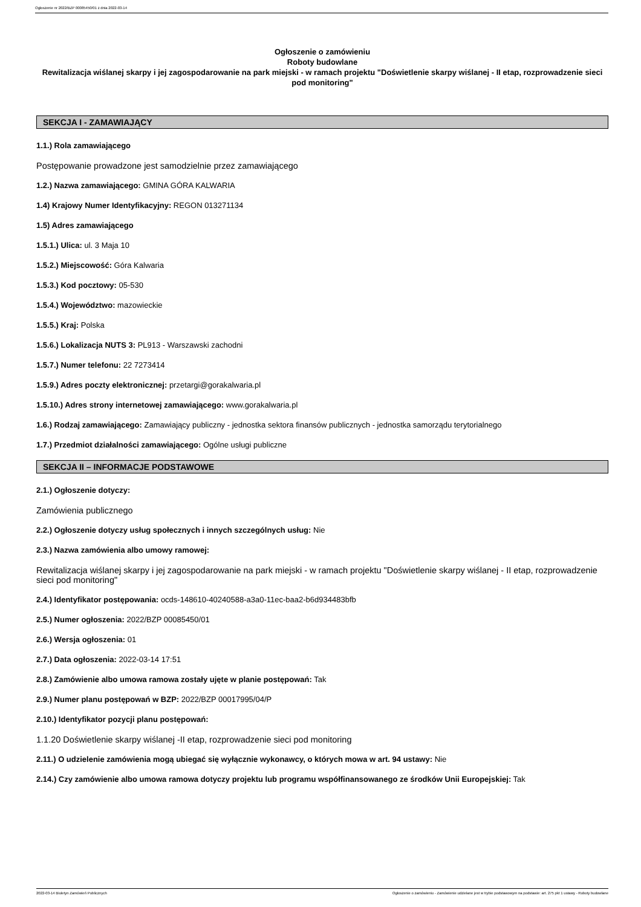Ogłoszenie nr 2022/BZP 00085450/01 z dnia 2022-03-14
Ogłoszenie o zamówieniu
Roboty budowlane
Rewitalizacja wiślanej skarpy i jej zagospodarowanie na park miejski - w ramach projektu "Doświetlenie skarpy wiślanej - II etap, rozprowadzenie sieci pod monitoring"
SEKCJA I - ZAMAWIAJĄCY
1.1.) Rola zamawiającego
Postępowanie prowadzone jest samodzielnie przez zamawiającego
1.2.) Nazwa zamawiającego: GMINA GÓRA KALWARIA
1.4) Krajowy Numer Identyfikacyjny: REGON 013271134
1.5) Adres zamawiającego
1.5.1.) Ulica: ul. 3 Maja 10
1.5.2.) Miejscowość: Góra Kalwaria
1.5.3.) Kod pocztowy: 05-530
1.5.4.) Województwo: mazowieckie
1.5.5.) Kraj: Polska
1.5.6.) Lokalizacja NUTS 3: PL913 - Warszawski zachodni
1.5.7.) Numer telefonu: 22 7273414
1.5.9.) Adres poczty elektronicznej: przetargi@gorakalwaria.pl
1.5.10.) Adres strony internetowej zamawiającego: www.gorakalwaria.pl
1.6.) Rodzaj zamawiającego: Zamawiający publiczny - jednostka sektora finansów publicznych - jednostka samorządu terytorialnego
1.7.) Przedmiot działalności zamawiającego: Ogólne usługi publiczne
SEKCJA II – INFORMACJE PODSTAWOWE
2.1.) Ogłoszenie dotyczy:
Zamówienia publicznego
2.2.) Ogłoszenie dotyczy usług społecznych i innych szczególnych usług: Nie
2.3.) Nazwa zamówienia albo umowy ramowej:
Rewitalizacja wiślanej skarpy i jej zagospodarowanie na park miejski - w ramach projektu "Doświetlenie skarpy wiślanej - II etap, rozprowadzenie sieci pod monitoring"
2.4.) Identyfikator postępowania: ocds-148610-40240588-a3a0-11ec-baa2-b6d934483bfb
2.5.) Numer ogłoszenia: 2022/BZP 00085450/01
2.6.) Wersja ogłoszenia: 01
2.7.) Data ogłoszenia: 2022-03-14 17:51
2.8.) Zamówienie albo umowa ramowa zostały ujęte w planie postępowań: Tak
2.9.) Numer planu postępowań w BZP: 2022/BZP 00017995/04/P
2.10.) Identyfikator pozycji planu postępowań:
1.1.20 Doświetlenie skarpy wiślanej -II etap, rozprowadzenie sieci pod monitoring
2.11.) O udzielenie zamówienia mogą ubiegać się wyłącznie wykonawcy, o których mowa w art. 94 ustawy: Nie
2.14.) Czy zamówienie albo umowa ramowa dotyczy projektu lub programu współfinansowanego ze środków Unii Europejskiej: Tak
2022-03-14 Biuletyn Zamówień Publicznych Ogłoszenie o zamówieniu - Zamówienie udzielane jest w trybie podstawowym na podstawie: art. 275 pkt 1 ustawy - Roboty budowlane